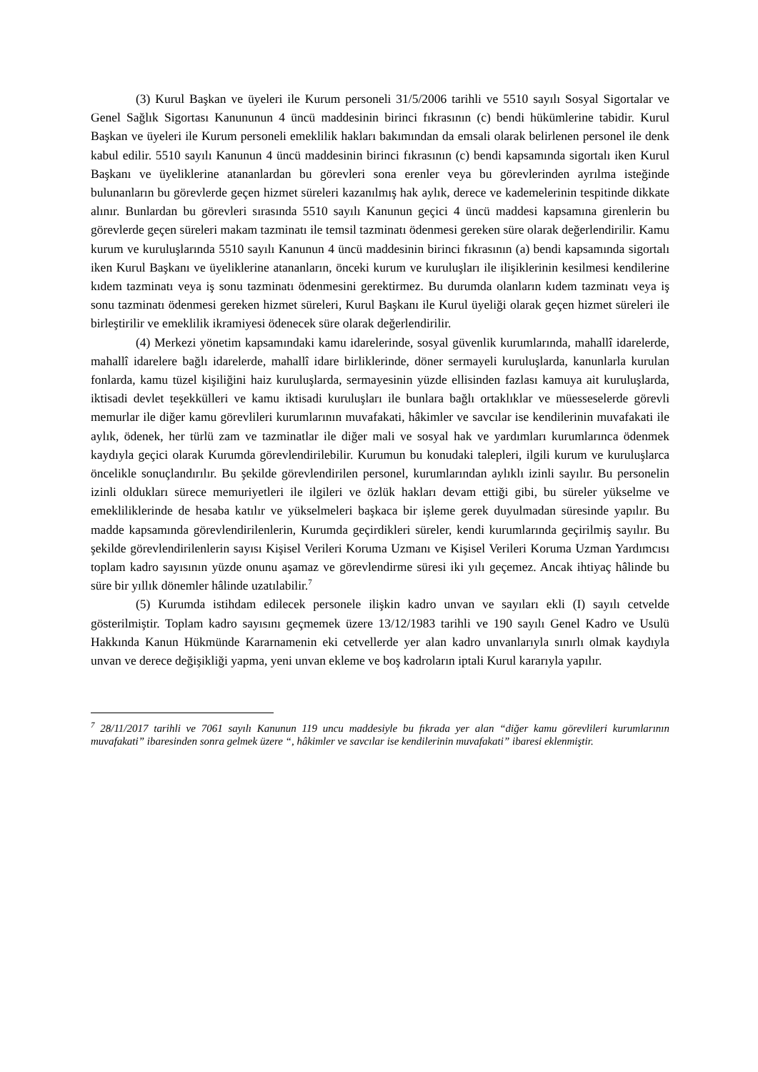(3) Kurul Başkan ve üyeleri ile Kurum personeli 31/5/2006 tarihli ve 5510 sayılı Sosyal Sigortalar ve Genel Sağlık Sigortası Kanununun 4 üncü maddesinin birinci fıkrasının (c) bendi hükümlerine tabidir. Kurul Başkan ve üyeleri ile Kurum personeli emeklilik hakları bakımından da emsali olarak belirlenen personel ile denk kabul edilir. 5510 sayılı Kanunun 4 üncü maddesinin birinci fıkrasının (c) bendi kapsamında sigortalı iken Kurul Başkanı ve üyeliklerine atananlardan bu görevleri sona erenler veya bu görevlerinden ayrılma isteğinde bulunanların bu görevlerde geçen hizmet süreleri kazanılmış hak aylık, derece ve kademelerinin tespitinde dikkate alınır. Bunlardan bu görevleri sırasında 5510 sayılı Kanunun geçici 4 üncü maddesi kapsamına girenlerin bu görevlerde geçen süreleri makam tazminatı ile temsil tazminatı ödenmesi gereken süre olarak değerlendirilir. Kamu kurum ve kuruluşlarında 5510 sayılı Kanunun 4 üncü maddesinin birinci fıkrasının (a) bendi kapsamında sigortalı iken Kurul Başkanı ve üyeliklerine atananların, önceki kurum ve kuruluşları ile ilişiklerinin kesilmesi kendilerine kıdem tazminatı veya iş sonu tazminatı ödenmesini gerektirmez. Bu durumda olanların kıdem tazminatı veya iş sonu tazminatı ödenmesi gereken hizmet süreleri, Kurul Başkanı ile Kurul üyeliği olarak geçen hizmet süreleri ile birleştirilir ve emeklilik ikramiyesi ödenecek süre olarak değerlendirilir.
(4) Merkezi yönetim kapsamındaki kamu idarelerinde, sosyal güvenlik kurumlarında, mahallî idarelerde, mahallî idarelere bağlı idarelerde, mahallî idare birliklerinde, döner sermayeli kuruluşlarda, kanunlarla kurulan fonlarda, kamu tüzel kişiliğini haiz kuruluşlarda, sermayesinin yüzde ellisinden fazlası kamuya ait kuruluşlarda, iktisadi devlet teşekkülleri ve kamu iktisadi kuruluşları ile bunlara bağlı ortaklıklar ve müesseselerde görevli memurlar ile diğer kamu görevlileri kurumlarının muvafakati, hâkimler ve savcılar ise kendilerinin muvafakati ile aylık, ödenek, her türlü zam ve tazminatlar ile diğer mali ve sosyal hak ve yardımları kurumlarınca ödenmek kaydıyla geçici olarak Kurumda görevlendirilebilir. Kurumun bu konudaki talepleri, ilgili kurum ve kuruluşlarca öncelikle sonuçlandırılır. Bu şekilde görevlendirilen personel, kurumlarından aylıklı izinli sayılır. Bu personelin izinli oldukları sürece memuriyetleri ile ilgileri ve özlük hakları devam ettiği gibi, bu süreler yükselme ve emekliliklerinde de hesaba katılır ve yükselmeleri başkaca bir işleme gerek duyulmadan süresinde yapılır. Bu madde kapsamında görevlendirilenlerin, Kurumda geçirdikleri süreler, kendi kurumlarında geçirilmiş sayılır. Bu şekilde görevlendirilenlerin sayısı Kişisel Verileri Koruma Uzmanı ve Kişisel Verileri Koruma Uzman Yardımcısı toplam kadro sayısının yüzde onunu aşamaz ve görevlendirme süresi iki yılı geçemez. Ancak ihtiyaç hâlinde bu süre bir yıllık dönemler hâlinde uzatılabilir.<sup>7</sup>
(5) Kurumda istihdam edilecek personele ilişkin kadro unvan ve sayıları ekli (I) sayılı cetvelde gösterilmiştir. Toplam kadro sayısını geçmemek üzere 13/12/1983 tarihli ve 190 sayılı Genel Kadro ve Usulü Hakkında Kanun Hükmünde Kararnamenin eki cetvellerde yer alan kadro unvanlarıyla sınırlı olmak kaydıyla unvan ve derece değişikliği yapma, yeni unvan ekleme ve boş kadroların iptali Kurul kararıyla yapılır.
<sup>7</sup> 28/11/2017 tarihli ve 7061 sayılı Kanunun 119 uncu maddesiyle bu fıkrada yer alan “diğer kamu görevlileri kurumlarının muvafakati” ibaresinden sonra gelmek üzere “, hâkimler ve savcılar ise kendilerinin muvafakati” ibaresi eklenmiştir.